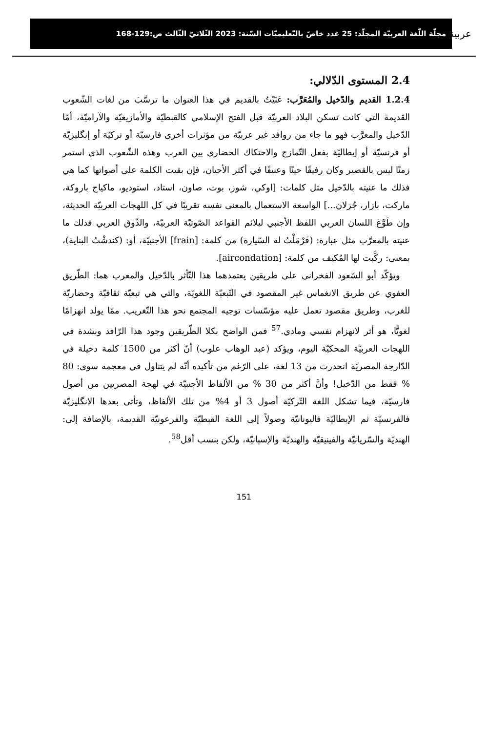عربية
مجلّة اللّغة العربيّة المجلّد: 25 عدد خاصّ بالتّعليميّات السّنة: 2023 الثّلاثيّ الثّالث ص:129-168
2.4 المستوى الدّلالي:
1.2.4 القديم والدّخيل والمُعَرَّب: عَنَيْتُ بالقديم في هذا العنوان ما ترسَّبَ من لغات الشّعوب القديمة التي كانت تسكن البلاد العربيّة قبل الفتح الإسلامي كالقبطيّة والأمازيغيّة والآراميّة، أمّا الدّخيل والمعرَّب فهو ما جاء من روافد غير عربيّة من مؤثرات أخرى فارسيّة أو تركيّة أو إنگليزيّة أو فرنسيّة أو إيطاليّة بفعل التّمازج والاحتكاك الحضاري بين العرب وهذه الشّعوب الذي استمر زمنًا ليس بالقصير وكان رفيقًا حينًا وعنيفًا في أكثر الأحيان، فإن بقيت الكلمة على أصواتها كما هي فذلك ما عنيته بالدّخيل مثل كلمات: [اوكي، شوز، بوت، صاون، استاد، استوديو، ماكياج باروكة، ماركت، بازار، جُزلان...] الواسعة الاستعمال بالمعنى نفسه تقريبًا في كل اللهجات العربيّة الحديثة، وإن طَوَّعَ اللسان العربي اللفظ الأجنبي ليلائم القواعد الصّوتيّة العربيّة، والذّوق العربي فذلك ما عنيته بالمعرَّب مثل عبارة: (فَرْمَلْتُ له السّيارة) من كلمة: [frain] الأجنبيّة، أو: (كندشْتُ البناية)، بمعنى: ركَّبت لها المُكيف من كلمة: [aircondation].
ويؤكّد أبو السّعود الفخراني على طريقين يعتمدهما هذا التّأثر بالدّخيل والمعرب هما: الطّريق العفوي عن طريق الانغماس غير المقصود في التّبعيّة اللغويّة، والتي هي تبعيّة ثقافيّة وحضاريّة للغرب، وطريق مقصود تعمل عليه مؤسّسات توجيه المجتمع نحو هذا التّغريب. ممّا يولد انهزامًا لغويًّا، هو أثر لانهزام نفسي ومادي.<sup>57</sup> فمن الواضح بكلا الطّريقين وجود هذا الرّافد وبشدة في اللهجات العربيّة المحكيّة اليوم، ويؤكد (عبد الوهاب علوب) أنّ أكثر من 1500 كلمة دخيلة في الدّارجة المصريّة انحدرت من 13 لغة، على الرّغم من تأكيده أنّه لم يتناول في معجمه سوى: 80 % فقط من الدّخيل! وأنَّ أكثر من 30 % من الألفاظ الأجنبيّة في لهجة المصريين من أصول فارسيّة، فيما تشكل اللغة التّركيّة أصول 3 أو 4% من تلك الألفاظ، وتأتي بعدها الانگليزيّة فالفرنسيّة ثم الإيطاليّة فاليونانيّة وصولاً إلى اللغة القبطيّة والفرعونيّة القديمة، بالإضافة إلى: الهنديّة والسّريانيّة والفينيقيّة والهنديّة والإسپانيّة، ولكن بنسب أقل<sup>58</sup>.
151